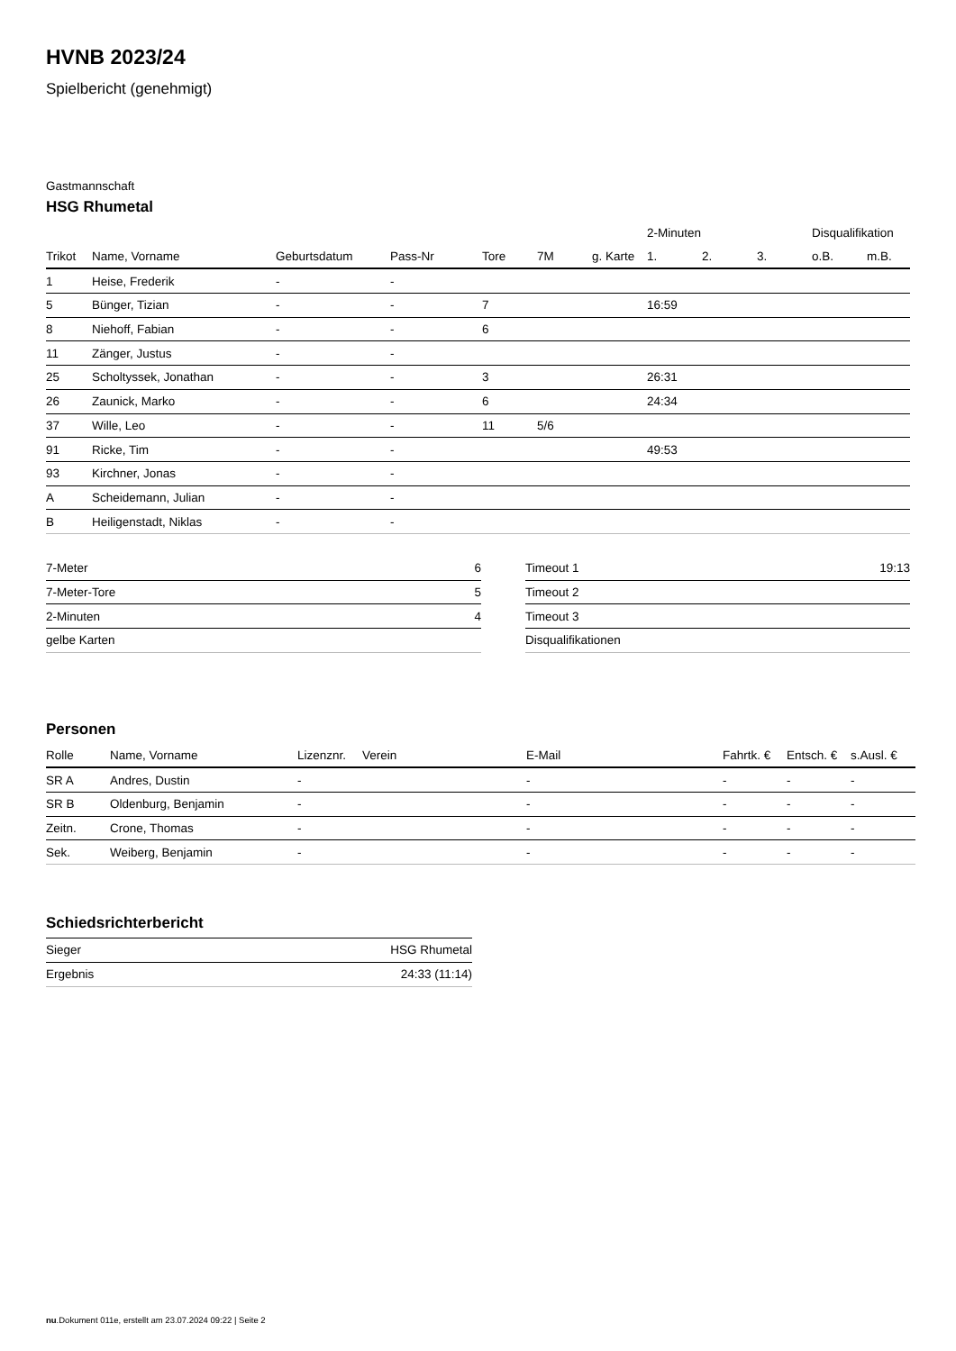HVNB 2023/24
Spielbericht (genehmigt)
Gastmannschaft
HSG Rhumetal
| | | | | | | | 2-Minuten | | | Disqualifikation | |
| --- | --- | --- | --- | --- | --- | --- | --- | --- | --- | --- | --- |
| Trikot | Name, Vorname | Geburtsdatum | Pass-Nr | Tore | 7M | g. Karte | 1. | 2. | 3. | o.B. | m.B. |
| 1 | Heise, Frederik | - | - | | | | | | | | |
| 5 | Bünger, Tizian | - | - | 7 | | | 16:59 | | | | |
| 8 | Niehoff, Fabian | - | - | 6 | | | | | | | |
| 11 | Zänger, Justus | - | - | | | | | | | | |
| 25 | Scholtyssek, Jonathan | - | - | 3 | | | 26:31 | | | | |
| 26 | Zaunick, Marko | - | - | 6 | | | 24:34 | | | | |
| 37 | Wille, Leo | - | - | 11 | 5/6 | | | | | | |
| 91 | Ricke, Tim | - | - | | | | 49:53 | | | | |
| 93 | Kirchner, Jonas | - | - | | | | | | | | |
| A | Scheidemann, Julian | - | - | | | | | | | | |
| B | Heiligenstadt, Niklas | - | - | | | | | | | | |
| 7-Meter | 6 |
| 7-Meter-Tore | 5 |
| 2-Minuten | 4 |
| gelbe Karten | |
| Timeout 1 | 19:13 |
| Timeout 2 | |
| Timeout 3 | |
| Disqualifikationen | |
Personen
| Rolle | Name, Vorname | Lizenznr. | Verein | E-Mail | Fahrtk. € | Entsch. € | s.Ausl. € |
| --- | --- | --- | --- | --- | --- | --- | --- |
| SR A | Andres, Dustin | - | | - | - | - | - |
| SR B | Oldenburg, Benjamin | - | | - | - | - | - |
| Zeitn. | Crone, Thomas | - | | - | - | - | - |
| Sek. | Weiberg, Benjamin | - | | - | - | - | - |
Schiedsrichterbericht
| Sieger | HSG Rhumetal |
| Ergebnis | 24:33 (11:14) |
nu.Dokument 011e, erstellt am 23.07.2024 09:22 | Seite 2